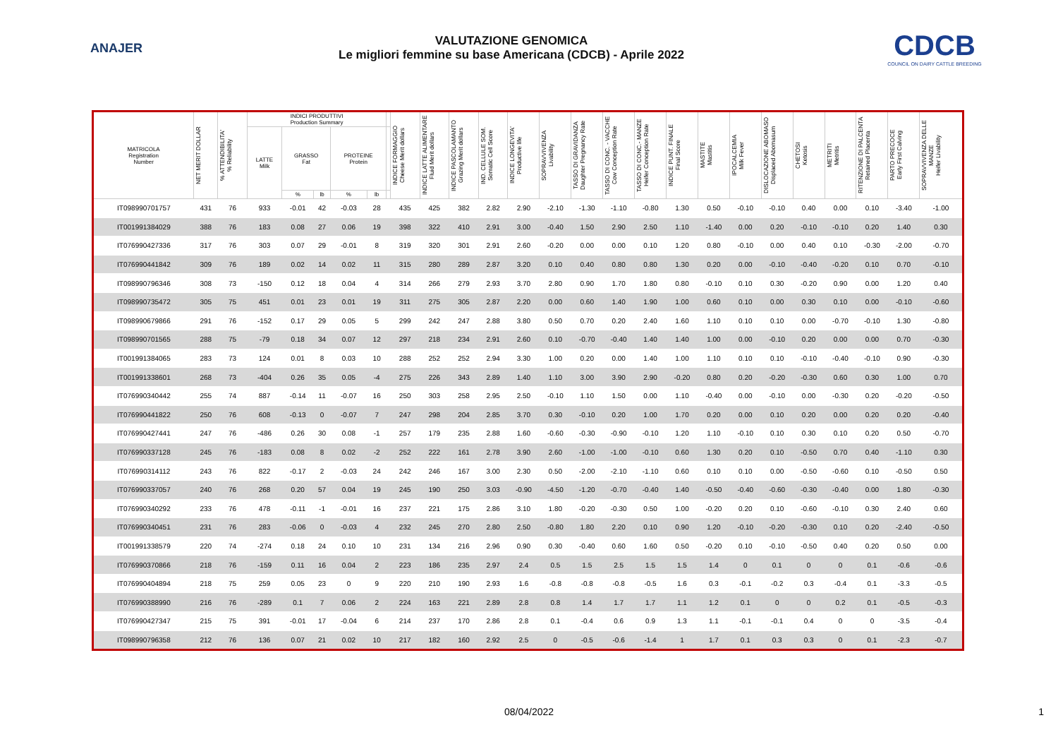ANAJER
VALUTAZIONE GENOMICA
Le migliori femmine su base Americana (CDCB) - Aprile 2022
CDCB
COUNCIL ON DAIRY CATTLE BREEDING
| MATRICOLA Registration Number | NET MERIT DOLLAR | % ATTENDIBILITA' % Reliability | INDICI PRODUTTIVI Production Summary | | | | | | INDICE FORMAGGIO Cheese Merit dollars | INDICE LATTE ALIMENTARE Fluid Merit dollars | INDICE PASCOLAMANTO Grazing Merit dollars | IND. CELLULE SOM. Somatic Cell Score | INDICE LONGEVITA' Productive life | SOPRAVVIVENZA Livability | TASSO DI GRAVIDANZA Daughter Pregnancy Rate | TASSO DI CONC. - VACCHE Cow Conception Rate | TASSO DI CONC.- MANZE Heifer Conception Rate | INDICE PUNT. FINALE Final Score | MASTITE Mastitis | IPOCALCEMIA Milk Fever | DISLOCAZIONE ABOMASO Displaced Abomasum | CHETOSI Ketosis | METRITI Metritis | RITENZIONE DI PALCENTA Retained Placenta | PARTO PRECOCE Early First Calving | SOPRAVVIVENZA DELLE MANZE Heifer Livability |
| --- | --- | --- | --- | --- | --- | --- | --- | --- | --- | --- | --- | --- | --- | --- | --- | --- | --- | --- | --- | --- | --- | --- | --- | --- | --- | --- |
| | | | LATTE Milk | GRASSO Fat | | PROTEINE Protein | | | | | | | | | | | | | | | | | | | | |
| | | | | % | lb | % | lb | | | | | | | | | | | | | | | | | | | |
| IT098990701757 | 431 | 76 | 933 | -0.01 | 42 | -0.03 | 28 | | 435 | 425 | 382 | 2.82 | 2.90 | -2.10 | -1.30 | -1.10 | -0.80 | 1.30 | 0.50 | -0.10 | -0.10 | 0.40 | 0.00 | 0.10 | -3.40 | -1.00 |
| IT001991384029 | 388 | 76 | 183 | 0.08 | 27 | 0.06 | 19 | | 398 | 322 | 410 | 2.91 | 3.00 | -0.40 | 1.50 | 2.90 | 2.50 | 1.10 | -1.40 | 0.00 | 0.20 | -0.10 | -0.10 | 0.20 | 1.40 | 0.30 |
| IT076990427336 | 317 | 76 | 303 | 0.07 | 29 | -0.01 | 8 | | 319 | 320 | 301 | 2.91 | 2.60 | -0.20 | 0.00 | 0.00 | 0.10 | 1.20 | 0.80 | -0.10 | 0.00 | 0.40 | 0.10 | -0.30 | -2.00 | -0.70 |
| IT076990441842 | 309 | 76 | 189 | 0.02 | 14 | 0.02 | 11 | | 315 | 280 | 289 | 2.87 | 3.20 | 0.10 | 0.40 | 0.80 | 0.80 | 1.30 | 0.20 | 0.00 | -0.10 | -0.40 | -0.20 | 0.10 | 0.70 | -0.10 |
| IT098990796346 | 308 | 73 | -150 | 0.12 | 18 | 0.04 | 4 | | 314 | 266 | 279 | 2.93 | 3.70 | 2.80 | 0.90 | 1.70 | 1.80 | 0.80 | -0.10 | 0.10 | 0.30 | -0.20 | 0.90 | 0.00 | 1.20 | 0.40 |
| IT098990735472 | 305 | 75 | 451 | 0.01 | 23 | 0.01 | 19 | | 311 | 275 | 305 | 2.87 | 2.20 | 0.00 | 0.60 | 1.40 | 1.90 | 1.00 | 0.60 | 0.10 | 0.00 | 0.30 | 0.10 | 0.00 | -0.10 | -0.60 |
| IT098990679866 | 291 | 76 | -152 | 0.17 | 29 | 0.05 | 5 | | 299 | 242 | 247 | 2.88 | 3.80 | 0.50 | 0.70 | 0.20 | 2.40 | 1.60 | 1.10 | 0.10 | 0.10 | 0.00 | -0.70 | -0.10 | 1.30 | -0.80 |
| IT098990701565 | 288 | 75 | -79 | 0.18 | 34 | 0.07 | 12 | | 297 | 218 | 234 | 2.91 | 2.60 | 0.10 | -0.70 | -0.40 | 1.40 | 1.40 | 1.00 | 0.00 | -0.10 | 0.20 | 0.00 | 0.00 | 0.70 | -0.30 |
| IT001991384065 | 283 | 73 | 124 | 0.01 | 8 | 0.03 | 10 | | 288 | 252 | 252 | 2.94 | 3.30 | 1.00 | 0.20 | 0.00 | 1.40 | 1.00 | 1.10 | 0.10 | 0.10 | -0.10 | -0.40 | -0.10 | 0.90 | -0.30 |
| IT001991338601 | 268 | 73 | -404 | 0.26 | 35 | 0.05 | -4 | | 275 | 226 | 343 | 2.89 | 1.40 | 1.10 | 3.00 | 3.90 | 2.90 | -0.20 | 0.80 | 0.20 | -0.20 | -0.30 | 0.60 | 0.30 | 1.00 | 0.70 |
| IT076990340442 | 255 | 74 | 887 | -0.14 | 11 | -0.07 | 16 | | 250 | 303 | 258 | 2.95 | 2.50 | -0.10 | 1.10 | 1.50 | 0.00 | 1.10 | -0.40 | 0.00 | -0.10 | 0.00 | -0.30 | 0.20 | -0.20 | -0.50 |
| IT076990441822 | 250 | 76 | 608 | -0.13 | 0 | -0.07 | 7 | | 247 | 298 | 204 | 2.85 | 3.70 | 0.30 | -0.10 | 0.20 | 1.00 | 1.70 | 0.20 | 0.00 | 0.10 | 0.20 | 0.00 | 0.20 | 0.20 | -0.40 |
| IT076990427441 | 247 | 76 | -486 | 0.26 | 30 | 0.08 | -1 | | 257 | 179 | 235 | 2.88 | 1.60 | -0.60 | -0.30 | -0.90 | -0.10 | 1.20 | 1.10 | -0.10 | 0.10 | 0.30 | 0.10 | 0.20 | 0.50 | -0.70 |
| IT076990337128 | 245 | 76 | -183 | 0.08 | 8 | 0.02 | -2 | | 252 | 222 | 161 | 2.78 | 3.90 | 2.60 | -1.00 | -1.00 | -0.10 | 0.60 | 1.30 | 0.20 | 0.10 | -0.50 | 0.70 | 0.40 | -1.10 | 0.30 |
| IT076990314112 | 243 | 76 | 822 | -0.17 | 2 | -0.03 | 24 | | 242 | 246 | 167 | 3.00 | 2.30 | 0.50 | -2.00 | -2.10 | -1.10 | 0.60 | 0.10 | 0.10 | 0.00 | -0.50 | -0.60 | 0.10 | -0.50 | 0.50 |
| IT076990337057 | 240 | 76 | 268 | 0.20 | 57 | 0.04 | 19 | | 245 | 190 | 250 | 3.03 | -0.90 | -4.50 | -1.20 | -0.70 | -0.40 | 1.40 | -0.50 | -0.40 | -0.60 | -0.30 | -0.40 | 0.00 | 1.80 | -0.30 |
| IT076990340292 | 233 | 76 | 478 | -0.11 | -1 | -0.01 | 16 | | 237 | 221 | 175 | 2.86 | 3.10 | 1.80 | -0.20 | -0.30 | 0.50 | 1.00 | -0.20 | 0.20 | 0.10 | -0.60 | -0.10 | 0.30 | 2.40 | 0.60 |
| IT076990340451 | 231 | 76 | 283 | -0.06 | 0 | -0.03 | 4 | | 232 | 245 | 270 | 2.80 | 2.50 | -0.80 | 1.80 | 2.20 | 0.10 | 0.90 | 1.20 | -0.10 | -0.20 | -0.30 | 0.10 | 0.20 | -2.40 | -0.50 |
| IT001991338579 | 220 | 74 | -274 | 0.18 | 24 | 0.10 | 10 | | 231 | 134 | 216 | 2.96 | 0.90 | 0.30 | -0.40 | 0.60 | 1.60 | 0.50 | -0.20 | 0.10 | -0.10 | -0.50 | 0.40 | 0.20 | 0.50 | 0.00 |
| IT076990370866 | 218 | 76 | -159 | 0.11 | 16 | 0.04 | 2 | | 223 | 186 | 235 | 2.97 | 2.4 | 0.5 | 1.5 | 2.5 | 1.5 | 1.5 | 1.4 | 0 | 0.1 | 0 | 0 | 0.1 | -0.6 | -0.6 |
| IT076990404894 | 218 | 75 | 259 | 0.05 | 23 | 0 | 9 | | 220 | 210 | 190 | 2.93 | 1.6 | -0.8 | -0.8 | -0.8 | -0.5 | 1.6 | 0.3 | -0.1 | -0.2 | 0.3 | -0.4 | 0.1 | -3.3 | -0.5 |
| IT076990388990 | 216 | 76 | -289 | 0.1 | 7 | 0.06 | 2 | | 224 | 163 | 221 | 2.89 | 2.8 | 0.8 | 1.4 | 1.7 | 1.7 | 1.1 | 1.2 | 0.1 | 0 | 0 | 0.2 | 0.1 | -0.5 | -0.3 |
| IT076990427347 | 215 | 75 | 391 | -0.01 | 17 | -0.04 | 6 | | 214 | 237 | 170 | 2.86 | 2.8 | 0.1 | -0.4 | 0.6 | 0.9 | 1.3 | 1.1 | -0.1 | -0.1 | 0.4 | 0 | 0 | -3.5 | -0.4 |
| IT098990796358 | 212 | 76 | 136 | 0.07 | 21 | 0.02 | 10 | | 217 | 182 | 160 | 2.92 | 2.5 | 0 | -0.5 | -0.6 | -1.4 | 1 | 1.7 | 0.1 | 0.3 | 0.3 | 0 | 0.1 | -2.3 | -0.7 |
08/04/2022 1